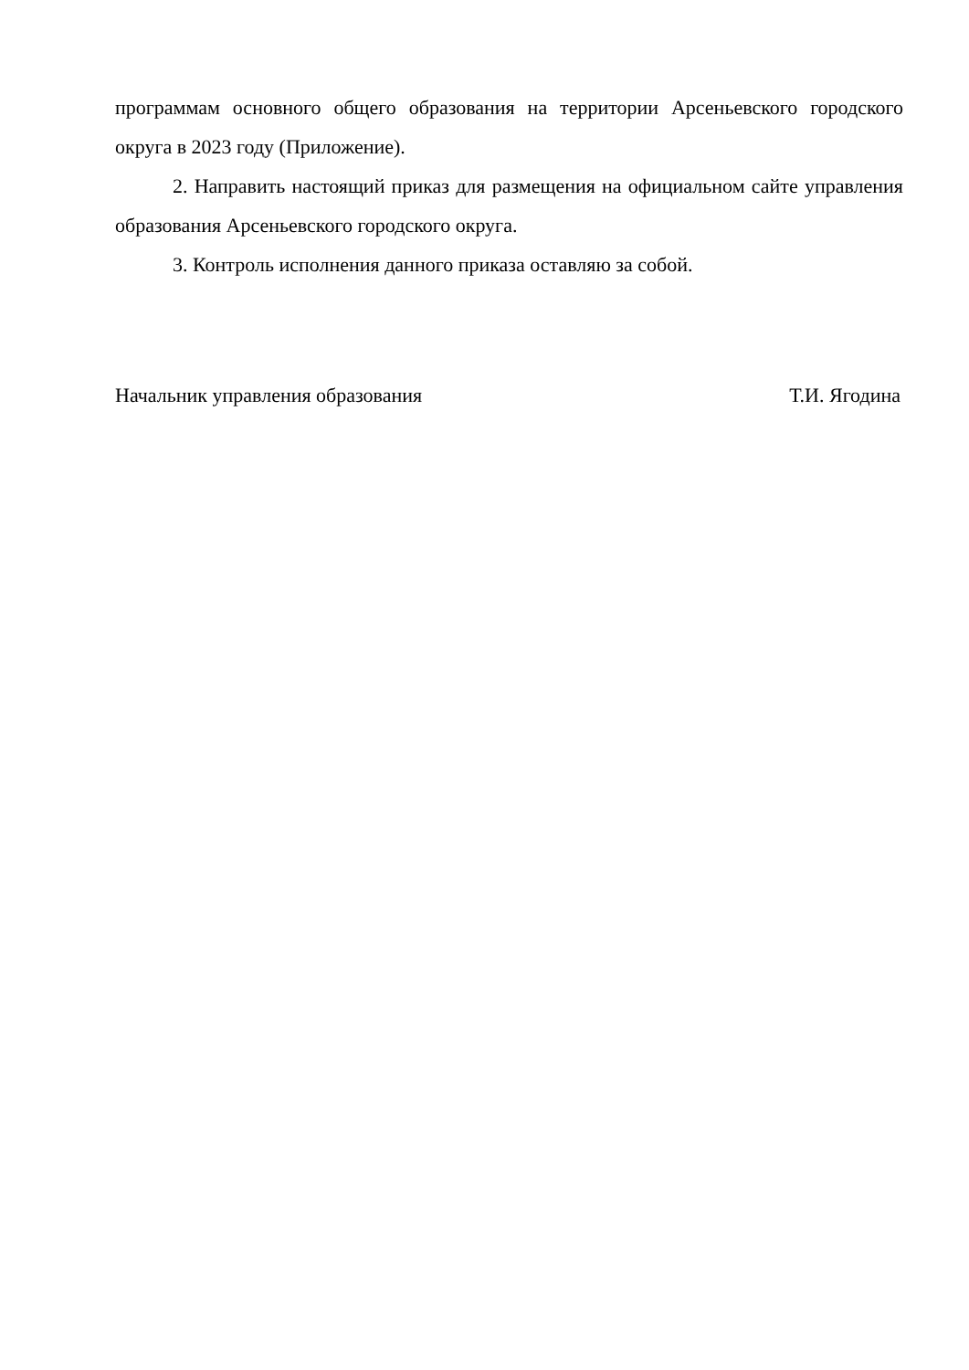программам основного общего образования на территории Арсеньевского городского округа в 2023 году (Приложение).
2. Направить настоящий приказ для размещения на официальном сайте управления образования Арсеньевского городского округа.
3. Контроль исполнения данного приказа оставляю за собой.
Начальник управления образования Т.И. Ягодина